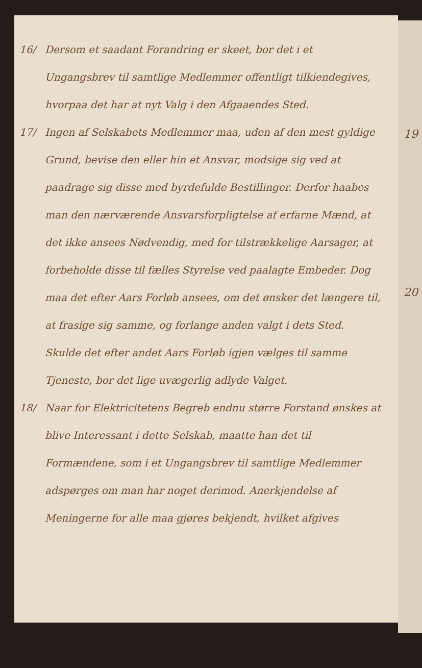19
20
16/ Dersom et saadant Forandring er skeet, bor det i et Ungangsbrev til samtlige Medlemmer offentligt tilkiendegives, hvorpaa det har at nyt Valg i den Afgaaendes Sted.
17/ Ingen af Selskabets Medlemmer maa, uden af den mest gyldige Grund, bevise den eller hin et Ansvar, modsige sig ved at paadrage sig disse med byrdefulde Bestillinger. Derfor haabes man den nærværende Ansvarsforpligtelse af erfarne Mænd, at det ikke ansees Nødvendig, med for tilstrækkelige Aarsager, at forbeholde disse til fælles Styrelse ved paalagte Embeder. Dog maa det efter Aars Forløb ansees, om det ønsker det længere til, at frasige sig samme, og forlange anden valgt i dets Sted. Skulde det efter andet Aars Forløb igjen vælges til samme Tjeneste, bor det lige uvægerlig adlyde Valget.
18/ Naar for Elektricitetens Begreb endnu større Forstand ønskes at blive Interessant i dette Selskab, maatte han det til Formændene, som i et Ungangsbrev til samtlige Medlemmer adspørges om man har noget derimod. Anerkjendelse af Meningerne for alle maa gjøres bekjendt, hvilket afgives